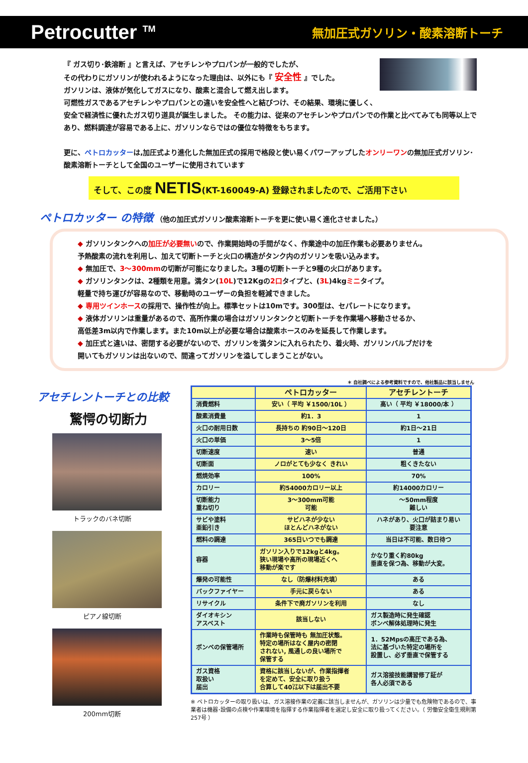Petrocutter <sup>TM</sup> 無加圧式ガソリン・酸素溶断トーチ
『 ガス切り･鉄溶断 』と言えば、アセチレンやプロパンが一般的でしたが、
その代わりにガソリンが使われるようになった理由は、以外にも『 安全性 』でした。
ガソリンは、液体が気化してガスになり、酸素と混合して燃え出します。
可燃性ガスであるアセチレンやプロパンとの違いを安全性へと結びつけ、その結果、環境に優しく、
安全で経済性に優れたガス切り道具が誕生しました。 その能力は、従来のアセチレンやプロパンでの作業と比べてみても同等以上であり、燃料調達が容易である上に、ガソリンならではの優位な特徴をもちます。
更に、ペトロカッターは,加圧式より進化した無加圧式の採用で格段と使い易くパワーアップしたオンリーワンの無加圧式ガソリン･酸素溶断トーチとして全国のユーザーに使用されています
そして、この度 NETIS(KT-160049-A) 登録されましたので、ご活用下さい
ペトロカッター の特徴 （他の加圧式ガソリン酸素溶断トーチを更に使い易く進化させました。）
◆ ガソリンタンクへの加圧が必要無いので、作業開始時の手間がなく、作業途中の加圧作業も必要ありません。
予熱酸素の流れを利用し、加えて切断トーチと火口の構造がタンク内のガソリンを吸い込みます。
◆ 無加圧で、3～300mmの切断が可能になりました。3種の切断トーチと9種の火口があります。
◆ ガソリンタンクは、2種類を用意。満タン(10L)で12Kgの2口タイプと、(3L)4kgミニタイプ。
軽量で持ち運びが容易なので、移動時のユーザーの負担を軽減できました。
◆ 専用ツインホースの採用で、操作性が向上。標準セットは10mです。300型は、セパレートになります。
◆ 液体ガソリンは重量があるので、高所作業の場合はガソリンタンクと切断トーチを作業場へ移動させるか、
高低差3m以内で作業します。また10m以上が必要な場合は酸素ホースのみを延長して作業します。
◆ 加圧式と違いは、密閉する必要がないので、ガソリンを満タンに入れられたり、着火時、ガソリンバルブだけを
開いてもガソリンは出ないので、間違ってガソリンを溢してしまうことがない。
アセチレントーチとの比較
驚愕の切断力
トラックのバネ切断
ピアノ線切断
200mm切断
＊ 自社調べによる参考資料ですので、他社製品に該当しません
| | ペトロカッター | アセチレントーチ |
| --- | --- | --- |
| 消費燃料 | 安い（ 平均 ￥1500/10L ） | 高い（ 平均 ￥18000/本 ） |
| 酸素消費量 | 約1．3 | 1 |
| 火口の耐用日数 | 長持ちの 約90日～120日 | 約1日～21日 |
| 火口の単価 | 3～5倍 | 1 |
| 切断速度 | 速い | 普通 |
| 切断面 | ノロがとても少なく きれい | 粗くきたない |
| 燃焼効率 | 100% | 70% |
| カロリー | 約54000カロリー以上 | 約14000カロリー |
| 切断能力 重ね切り | 3～300mm可能 可能 | ～50mm程度 難しい |
| サビや塗料 亜鉛引き | サビハネが少ない ほとんどハネがない | ハネがあり、火口が詰まり易い 要注意 |
| 燃料の調達 | 365日いつでも調達 | 当日は不可能、数日待つ |
| 容器 | ガソリン入りで12kgと4kg。 狭い現場や高所の現場近くへ 移動が楽です | かなり重く約80kg 垂直を保つ為、移動が大変。 |
| 爆発の可能性 | なし（防爆材料充填） | ある |
| バックファイヤー | 手元に戻らない | ある |
| リサイクル | 条件下で廃ガソリンを利用 | なし |
| ダイオキシン アスベスト | 該当しない | ガス製造時に発生確認 ボンベ解体処理時に発生 |
| ボンベの保管場所 | 作業時も保管時も 無加圧状態。 特定の場所はなく屋内の密閉 されない, 風通しの良い場所で 保管する | 1．52Mpsの高圧である為、 法に基づいた特定の場所を 設置し、必ず垂直で保管する |
| ガス資格 取扱い 届出 | 資格に該当しないが、作業指揮者 を定めて、安全に取り扱う 合算して40㍑以下は届出不要 | ガス溶接技能講習修了証が 各人必須である |
※ ペトロカッターの取り扱いは、ガス溶接作業の定義に該当しませんが、ガソリンは少量でも危険物であるので、事業者は機器･設備の点検や作業環境を指揮する作業指揮者を選定し安全に取り扱ってください。（ 労働安全衛生規則第257号 ）